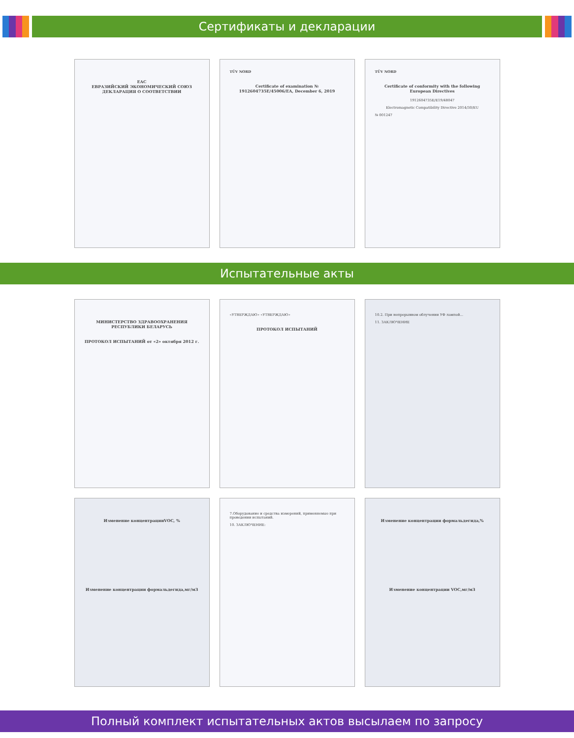Сертификаты и декларации
ЕАС
ЕВРАЗИЙСКИЙ ЭКОНОМИЧЕСКИЙ СОЮЗ
ДЕКЛАРАЦИЯ О СООТВЕТСТВИИ
TÜV NORD
Certificate of examination № 1912604735E/45006/EA, December 6, 2019
TÜV NORD
Certificate of conformity with the following European Directives
1912604735E/E19/48047
Electromagnetic Compatibility Directive 2014/30/EU
№ 001247
Испытательные акты
МИНИСТЕРСТВО ЗДРАВООХРАНЕНИЯ РЕСПУБЛИКИ БЕЛАРУСЬ
ПРОТОКОЛ ИСПЫТАНИЙ от «2» октября 2012 г.
«УТВЕРЖДАЮ» «УТВЕРЖДАЮ»
ПРОТОКОЛ ИСПЫТАНИЙ
10.2. При непрерывном облучении УФ лампой...
11. ЗАКЛЮЧЕНИЕ
Изменение концентрацииVOC, %
Изменение концентрации формальдегида,мг/м3
7.Оборудование и средства измерений, применяемые при проведении испытаний.
10. ЗАКЛЮЧЕНИЕ:
Изменение концентрации формальдегида,%
Изменение концентрации VOC,мг/м3
Полный комплект испытательных актов высылаем по запросу